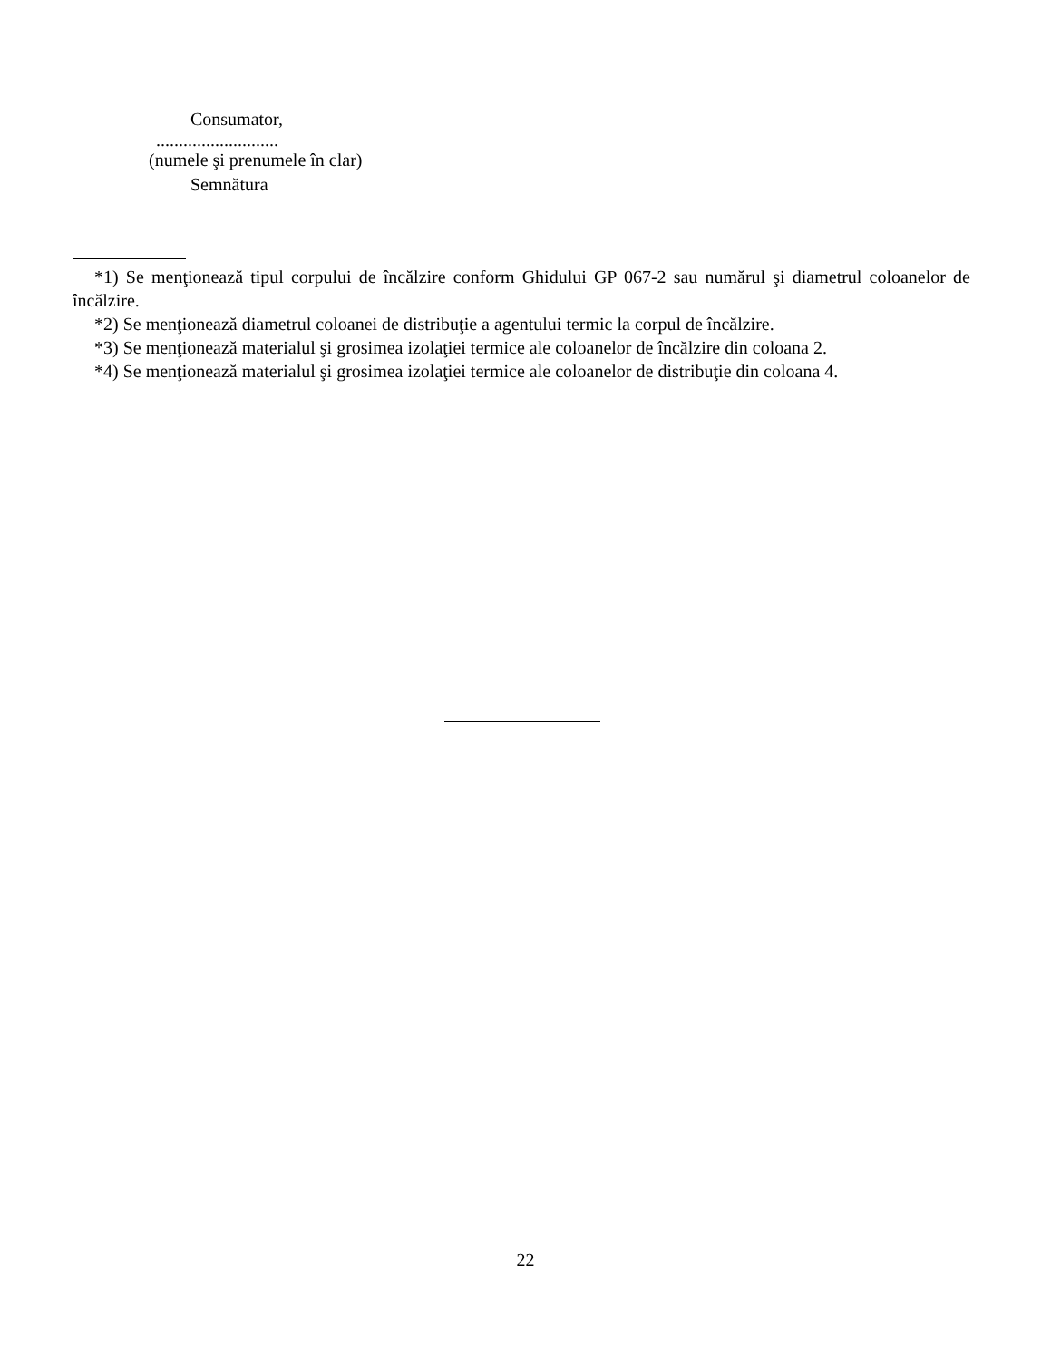Consumator,
...........................
(numele şi prenumele în clar)
Semnătura
*1) Se menţionează tipul corpului de încălzire conform Ghidului GP 067-2 sau numărul şi diametrul coloanelor de încălzire.
*2) Se menţionează diametrul coloanei de distribuţie a agentului termic la corpul de încălzire.
*3) Se menţionează materialul şi grosimea izolaţiei termice ale coloanelor de încălzire din coloana 2.
*4) Se menţionează materialul şi grosimea izolaţiei termice ale coloanelor de distribuţie din coloana 4.
22